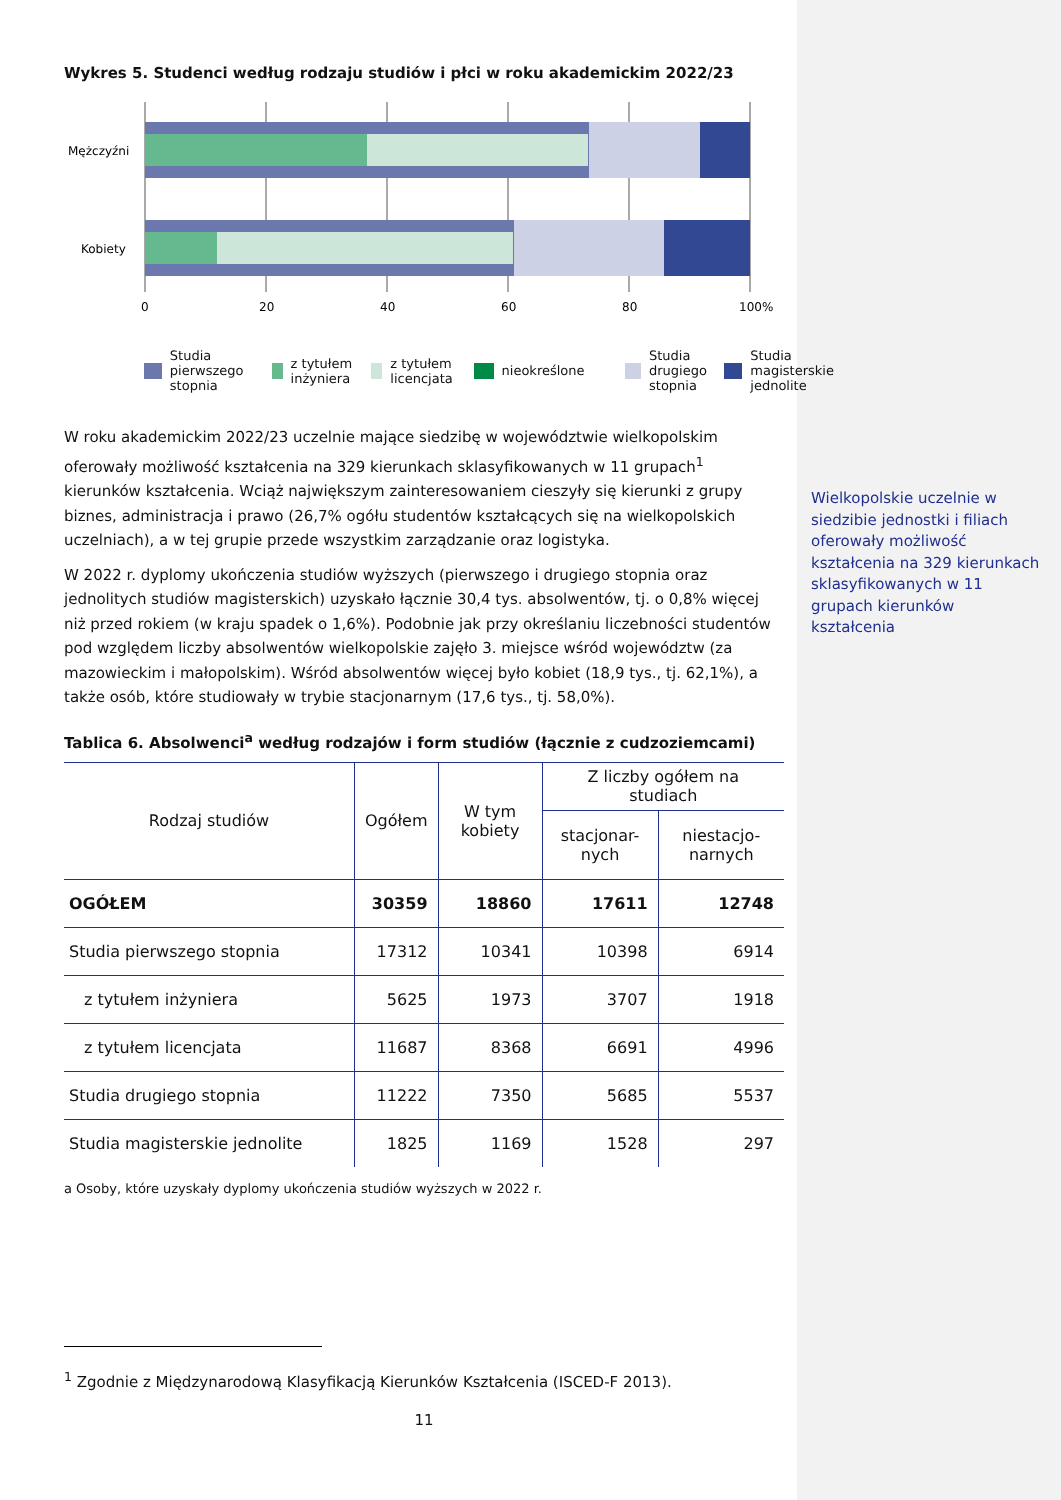Wykres 5. Studenci według rodzaju studiów i płci w roku akademickim 2022/23
Mężczyźni
Kobiety
0
20
40
60
80
100%
Studia pierwszego stopnia z tytułem inżyniera z tytułem licencjata nieokreślone
Studia drugiego stopnia Studia magisterskie jednolite
W roku akademickim 2022/23 uczelnie mające siedzibę w województwie wielkopolskim oferowały możliwość kształcenia na 329 kierunkach sklasyfikowanych w 11 grupach<sup>1</sup> kierunków kształcenia. Wciąż największym zainteresowaniem cieszyły się kierunki z grupy biznes, administracja i prawo (26,7% ogółu studentów kształcących się na wielkopolskich uczelniach), a w tej grupie przede wszystkim zarządzanie oraz logistyka.
W 2022 r. dyplomy ukończenia studiów wyższych (pierwszego i drugiego stopnia oraz jednolitych studiów magisterskich) uzyskało łącznie 30,4 tys. absolwentów, tj. o 0,8% więcej niż przed rokiem (w kraju spadek o 1,6%). Podobnie jak przy określaniu liczebności studentów pod względem liczby absolwentów wielkopolskie zajęło 3. miejsce wśród województw (za mazowieckim i małopolskim). Wśród absolwentów więcej było kobiet (18,9 tys., tj. 62,1%), a także osób, które studiowały w trybie stacjonarnym (17,6 tys., tj. 58,0%).
Tablica 6. Absolwenci<sup>a</sup> według rodzajów i form studiów (łącznie z cudzoziemcami)
| Rodzaj studiów | Ogółem | W tym kobiety | Z liczby ogółem na studiach | |
| --- | --- | --- | --- | --- |
| | | | stacjonar-nych | niestacjo-narnych |
| OGÓŁEM | 30359 | 18860 | 17611 | 12748 |
| Studia pierwszego stopnia | 17312 | 10341 | 10398 | 6914 |
| z tytułem inżyniera | 5625 | 1973 | 3707 | 1918 |
| z tytułem licencjata | 11687 | 8368 | 6691 | 4996 |
| Studia drugiego stopnia | 11222 | 7350 | 5685 | 5537 |
| Studia magisterskie jednolite | 1825 | 1169 | 1528 | 297 |
a Osoby, które uzyskały dyplomy ukończenia studiów wyższych w 2022 r.
<sup>1</sup> Zgodnie z Międzynarodową Klasyfikacją Kierunków Kształcenia (ISCED-F 2013).
11
Wielkopolskie uczelnie w siedzibie jednostki i filiach oferowały możliwość kształcenia na 329 kierunkach sklasyfikowanych w 11 grupach kierunków kształcenia